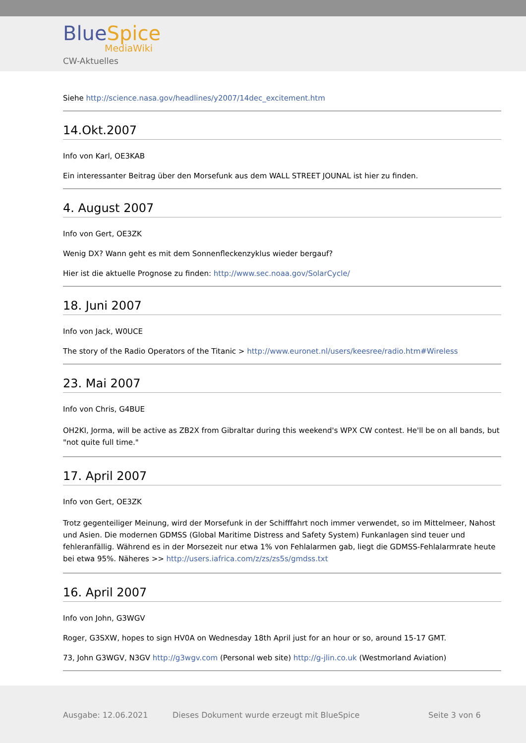BlueSpice
MediaWiki
CW-Aktuelles
Siehe http://science.nasa.gov/headlines/y2007/14dec_excitement.htm
14.Okt.2007
Info von Karl, OE3KAB
Ein interessanter Beitrag über den Morsefunk aus dem WALL STREET JOUNAL ist hier zu finden.
4. August 2007
Info von Gert, OE3ZK
Wenig DX? Wann geht es mit dem Sonnenfleckenzyklus wieder bergauf?
Hier ist die aktuelle Prognose zu finden: http://www.sec.noaa.gov/SolarCycle/
18. Juni 2007
Info von Jack, W0UCE
The story of the Radio Operators of the Titanic > http://www.euronet.nl/users/keesree/radio.htm#Wireless
23. Mai 2007
Info von Chris, G4BUE
OH2KI, Jorma, will be active as ZB2X from Gibraltar during this weekend's WPX CW contest. He'll be on all bands, but "not quite full time."
17. April 2007
Info von Gert, OE3ZK
Trotz gegenteiliger Meinung, wird der Morsefunk in der Schifffahrt noch immer verwendet, so im Mittelmeer, Nahost und Asien. Die modernen GDMSS (Global Maritime Distress and Safety System) Funkanlagen sind teuer und fehleranfällig. Während es in der Morsezeit nur etwa 1% von Fehlalarmen gab, liegt die GDMSS-Fehlalarmrate heute bei etwa 95%. Näheres >> http://users.iafrica.com/z/zs/zs5s/gmdss.txt
16. April 2007
Info von John, G3WGV
Roger, G3SXW, hopes to sign HV0A on Wednesday 18th April just for an hour or so, around 15-17 GMT.
73, John G3WGV, N3GV http://g3wgv.com (Personal web site) http://g-jlin.co.uk (Westmorland Aviation)
Ausgabe: 12.06.2021
Dieses Dokument wurde erzeugt mit BlueSpice
Seite 3 von 6